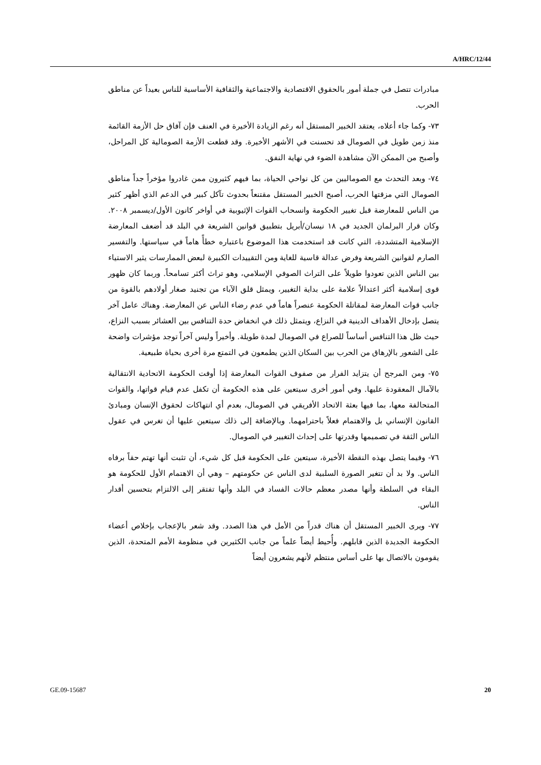A/HRC/12/44
مبادرات تتصل في جملة أمور بالحقوق الاقتصادية والاجتماعية والثقافية الأساسية للناس بعيداً عن مناطق الحرب.
٧٣- وكما جاء أعلاه، يعتقد الخبير المستقل أنه رغم الزيادة الأخيرة في العنف فإن آفاق حل الأزمة القائمة منذ زمن طويل في الصومال قد تحسنت في الأشهر الأخيرة. وقد قطعت الأزمة الصومالية كل المراحل، وأصبح من الممكن الآن مشاهدة الضوء في نهاية النفق.
٧٤- وبعد التحدث مع الصوماليين من كل نواحي الحياة، بما فيهم كثيرون ممن غادروا مؤخراً جداً مناطق الصومال التي مزقتها الحرب، أصبح الخبير المستقل مقتنعاً بحدوث تآكل كبير في الدعم الذي أظهر كثير من الناس للمعارضة قبل تغيير الحكومة وانسحاب القوات الإثيوبية في أواخر كانون الأول/ديسمبر ٢٠٠٨. وكان قرار البرلمان الجديد في ١٨ نيسان/أبريل بتطبيق قوانين الشريعة في البلد قد أضعف المعارضة الإسلامية المتشددة، التي كانت قد استخدمت هذا الموضوع باعتباره خطأً هاماً في سياستها. والتفسير الصارم لقوانين الشريعة وفرض عدالة قاسية للغاية ومن التقييدات الكبيرة لبعض الممارسات يثير الاستياء بين الناس الذين تعودوا طويلاً على التراث الصوفي الإسلامي، وهو تراث أكثر تسامحاً. وربما كان ظهور قوى إسلامية أكثر اعتدالاً علامة على بداية التغيير، ويمثل قلق الآباء من تجنيد صغار أولادهم بالقوة من جانب قوات المعارضة لمقاتلة الحكومة عنصراً هاماً في عدم رضاء الناس عن المعارضة. وهناك عامل آخر يتصل بإدخال الأهداف الدينية في النزاع، ويتمثل ذلك في انخفاض حدة التنافس بين العشائر بسبب النزاع، حيث ظل هذا التنافس أساساً للصراع في الصومال لمدة طويلة. وأخيراً وليس آخراً توجد مؤشرات واضحة على الشعور بالإرهاق من الحرب بين السكان الذين يطمعون في التمتع مرة أخرى بحياة طبيعية.
٧٥- ومن المرجح أن يتزايد الفرار من صفوف القوات المعارضة إذا أوفت الحكومة الاتحادية الانتقالية بالآمال المعقودة عليها. وفي أمور أخرى سيتعين على هذه الحكومة أن تكفل عدم قيام قواتها، والقوات المتحالفة معها، بما فيها بعثة الاتحاد الأفريقي في الصومال، بعدم أي انتهاكات لحقوق الإنسان ومبادئ القانون الإنساني بل والاهتمام فعلاً باحترامهما. وبالإضافة إلى ذلك سيتعين عليها أن تغرس في عقول الناس الثقة في تصميمها وقدرتها على إحداث التغيير في الصومال.
٧٦- وفيما يتصل بهذه النقطة الأخيرة، سيتعين على الحكومة قبل كل شيء، أن تثبت أنها تهتم حقاً برفاه الناس. ولا بد أن تتغير الصورة السلبية لدى الناس عن حكومتهم – وهي أن الاهتمام الأول للحكومة هو البقاء في السلطة وأنها مصدر معظم حالات الفساد في البلد وأنها تفتقر إلى الالتزام بتحسين أقدار الناس.
٧٧- ويرى الخبير المستقل أن هناك قدراً من الأمل في هذا الصدد. وقد شعر بالإعجاب بإخلاص أعضاء الحكومة الجديدة الذين قابلهم. وأُحيط أيضاً علماً من جانب الكثيرين في منظومة الأمم المتحدة، الذين يقومون بالاتصال بها على أساس منتظم لأنهم يشعرون أيضاً
GE.09-15687 20